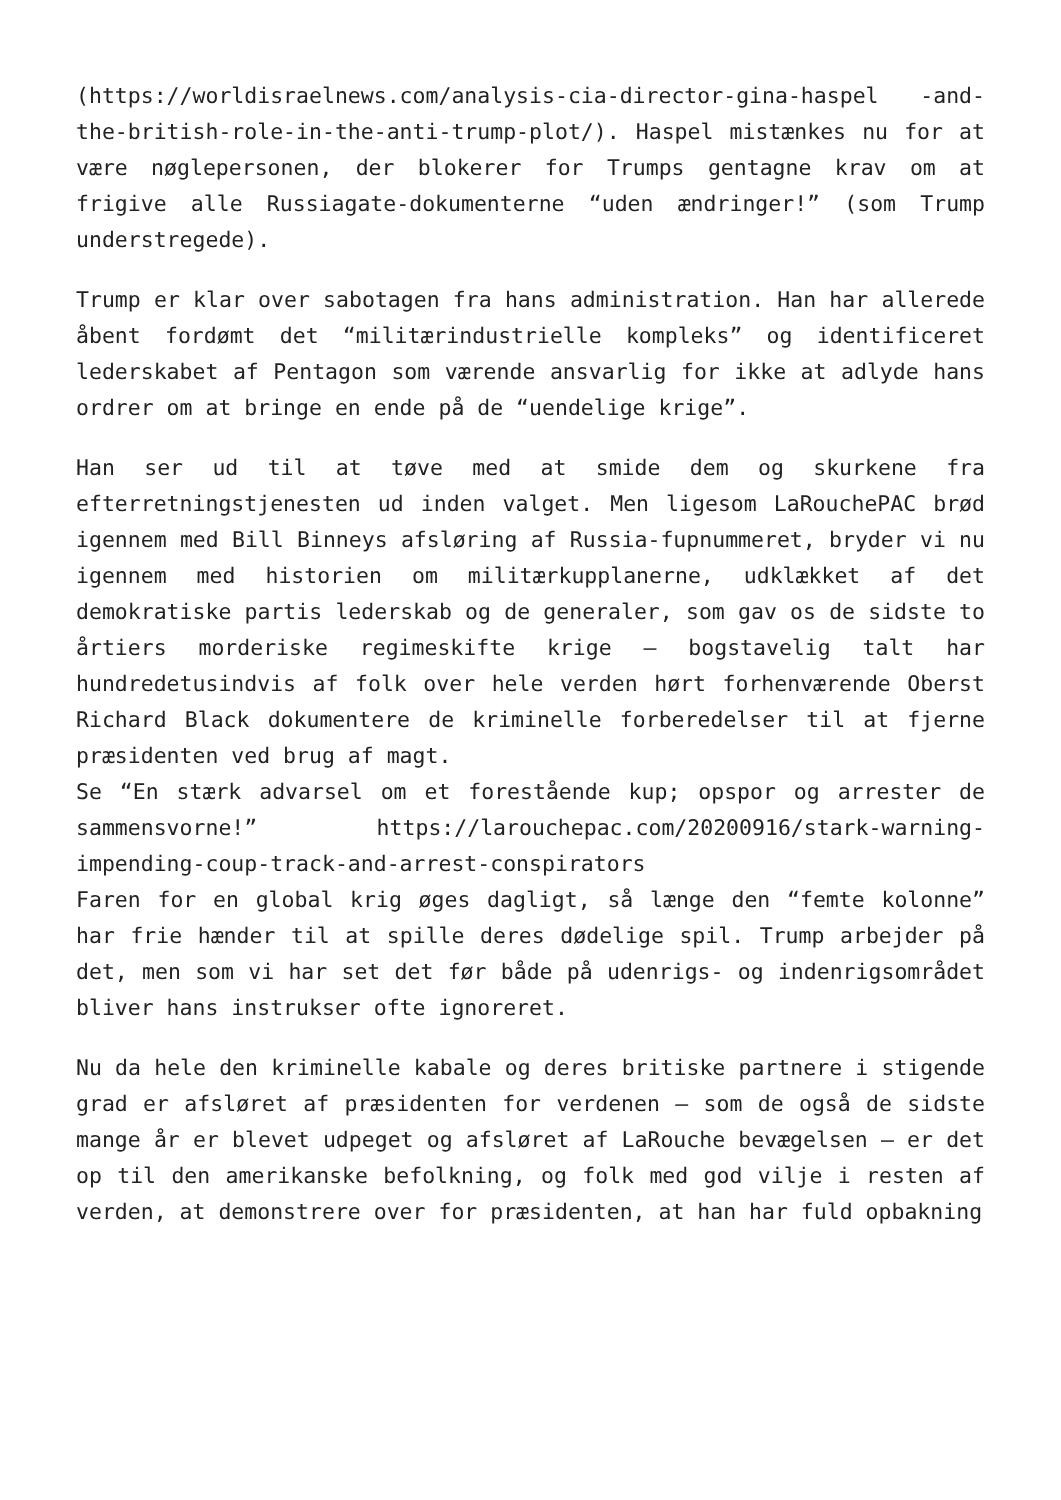(https://worldisraelnews.com/analysis-cia-director-gina-haspel -and-the-british-role-in-the-anti-trump-plot/). Haspel mistænkes nu for at være nøglepersonen, der blokerer for Trumps gentagne krav om at frigive alle Russiagate-dokumenterne “uden ændringer!” (som Trump understregede).
Trump er klar over sabotagen fra hans administration. Han har allerede åbent fordømt det “militærindustrielle kompleks” og identificeret lederskabet af Pentagon som værende ansvarlig for ikke at adlyde hans ordrer om at bringe en ende på de “uendelige krige”.
Han ser ud til at tøve med at smide dem og skurkene fra efterretningstjenesten ud inden valget. Men ligesom LaRouchePAC brød igennem med Bill Binneys afsløring af Russia-fupnummeret, bryder vi nu igennem med historien om militærkupplanerne, udklækket af det demokratiske partis lederskab og de generaler, som gav os de sidste to årtiers morderiske regimeskifte krige – bogstavelig talt har hundredetusindvis af folk over hele verden hørt forhenværende Oberst Richard Black dokumentere de kriminelle forberedelser til at fjerne præsidenten ved brug af magt.
Se “En stærk advarsel om et forestående kup; opspor og arrester de sammensvorne!” https://larouchepac.com/20200916/stark-warning-impending-coup-track-and-arrest-conspirators
Faren for en global krig øges dagligt, så længe den “femte kolonne” har frie hænder til at spille deres dødelige spil. Trump arbejder på det, men som vi har set det før både på udenrigs- og indenrigsområdet bliver hans instrukser ofte ignoreret.
Nu da hele den kriminelle kabale og deres britiske partnere i stigende grad er afsløret af præsidenten for verdenen – som de også de sidste mange år er blevet udpeget og afsløret af LaRouche bevægelsen – er det op til den amerikanske befolkning, og folk med god vilje i resten af verden, at demonstrere over for præsidenten, at han har fuld opbakning